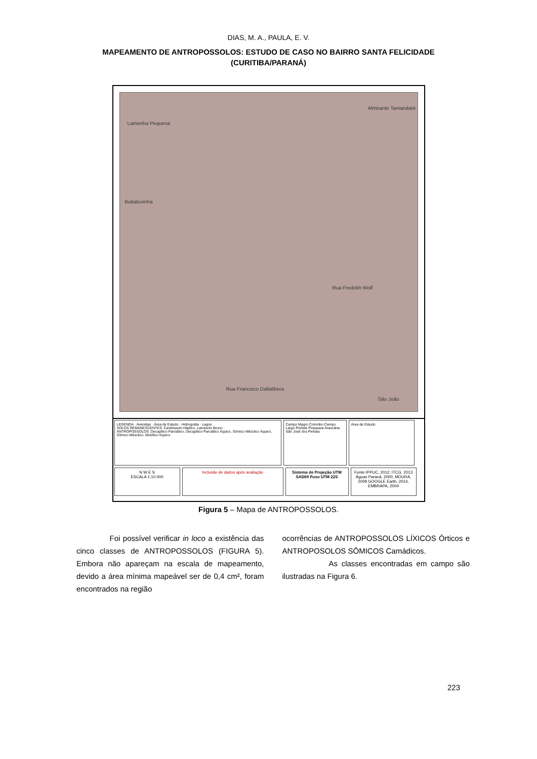DIAS, M. A., PAULA, E. V.
MAPEAMENTO DE ANTROPOSSOLOS: ESTUDO DE CASO NO BAIRRO SANTA FELICIDADE (CURITIBA/PARANÁ)
Lamenha Pequena
Almirante Tamandaré
Butiatuvinha
Rua Fredolin Wolf
Rua Francisco Dallalibera
São João
LEGENDA · Avenidas · Área de Estudo · Hidrografia · Lagos
SOLOS REMANESCENTES: Cambissolo Háplico, Latossolo Bruno
ANTROPOSSOLOS: Decapítico Parciálico, Decapítico Parciálico Áquico, Sômico Mésclico Áquico, Sômico Mésclico, Mobílico Equico
Campo Magro Colombo Campo Largo Pinhais Piraquara Araucária São José dos Pinhais
Área de Estudo
N W E S
ESCALA 1:10.000
Inclusão de dados após avaliação Sistema de Projeção UTM SAD69 Fuso UTM 22S
Fonte IPPUC, 2012; ITCG, 2013 Águas Paraná, 2000; MOURA, 2009 GOOGLE Earth, 2014, EMBRAPA, 2004
Figura 5 – Mapa de ANTROPOSSOLOS.
Foi possível verificar in loco a existência das cinco classes de ANTROPOSSOLOS (FIGURA 5). Embora não apareçam na escala de mapeamento, devido a área mínima mapeável ser de 0,4 cm², foram encontrados na região
ocorrências de ANTROPOSSOLOS LÍXICOS Órticos e ANTROPOSOLOS SÔMICOS Camádicos.
As classes encontradas em campo são ilustradas na Figura 6.
223